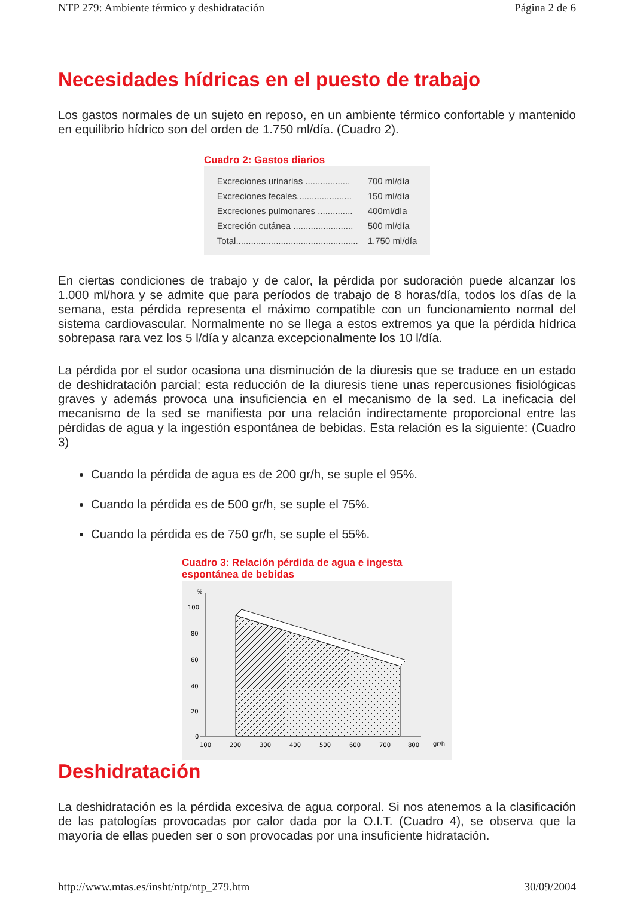NTP 279: Ambiente térmico y deshidratación Página 2 de 6
Necesidades hídricas en el puesto de trabajo
Los gastos normales de un sujeto en reposo, en un ambiente térmico confortable y mantenido en equilibrio hídrico son del orden de 1.750 ml/día. (Cuadro 2).
Cuadro 2: Gastos diarios
| Excreciones urinarias .................. | 700 ml/día |
| Excreciones fecales...................... | 150 ml/día |
| Excreciones pulmonares .............. | 400ml/día |
| Excreción cutánea ........................ | 500 ml/día |
| Total................................................. | 1.750 ml/día |
En ciertas condiciones de trabajo y de calor, la pérdida por sudoración puede alcanzar los 1.000 ml/hora y se admite que para períodos de trabajo de 8 horas/día, todos los días de la semana, esta pérdida representa el máximo compatible con un funcionamiento normal del sistema cardiovascular. Normalmente no se llega a estos extremos ya que la pérdida hídrica sobrepasa rara vez los 5 l/día y alcanza excepcionalmente los 10 l/día.
La pérdida por el sudor ocasiona una disminución de la diuresis que se traduce en un estado de deshidratación parcial; esta reducción de la diuresis tiene unas repercusiones fisiológicas graves y además provoca una insuficiencia en el mecanismo de la sed. La ineficacia del mecanismo de la sed se manifiesta por una relación indirectamente proporcional entre las pérdidas de agua y la ingestión espontánea de bebidas. Esta relación es la siguiente: (Cuadro 3)
Cuando la pérdida de agua es de 200 gr/h, se suple el 95%.
Cuando la pérdida es de 500 gr/h, se suple el 75%.
Cuando la pérdida es de 750 gr/h, se suple el 55%.
Cuadro 3: Relación pérdida de agua e ingesta espontánea de bebidas
%
100
80
60
40
20
0
100
200
300
400
500
600
700
800
gr/h
Deshidratación
La deshidratación es la pérdida excesiva de agua corporal. Si nos atenemos a la clasificación de las patologías provocadas por calor dada por la O.I.T. (Cuadro 4), se observa que la mayoría de ellas pueden ser o son provocadas por una insuficiente hidratación.
http://www.mtas.es/insht/ntp/ntp_279.htm 30/09/2004